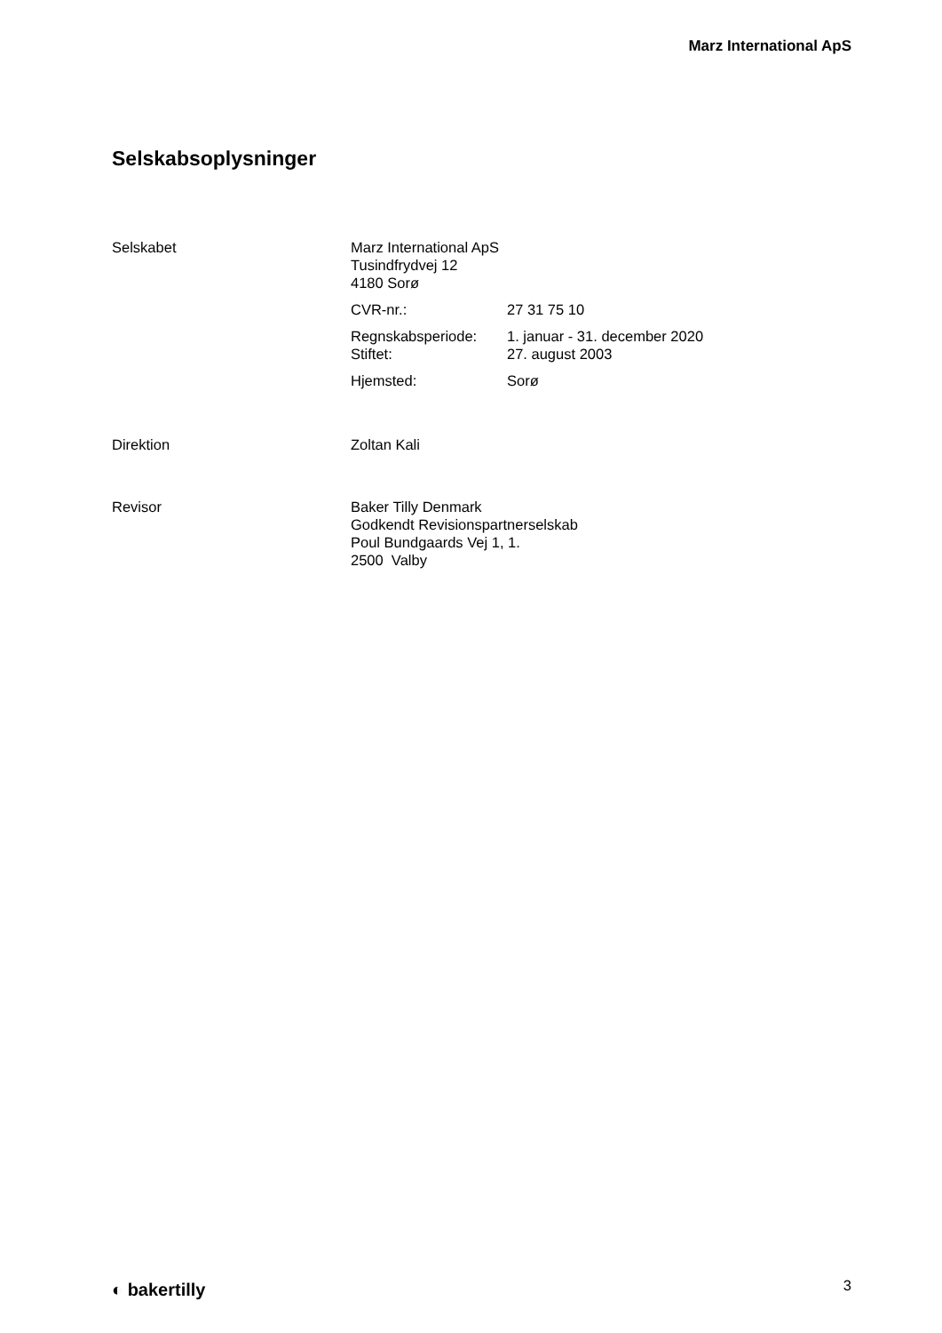Marz International ApS
Selskabsoplysninger
Selskabet Marz International ApS
Tusindfrydvej 12
4180 Sorø
CVR-nr.: 27 31 75 10
Regnskabsperiode: 1. januar - 31. december 2020
Stiftet: 27. august 2003
Hjemsted: Sorø
Direktion Zoltan Kali
Revisor Baker Tilly Denmark
Godkendt Revisionspartnerselskab
Poul Bundgaards Vej 1, 1.
2500 Valby
◐ bakertilly 3